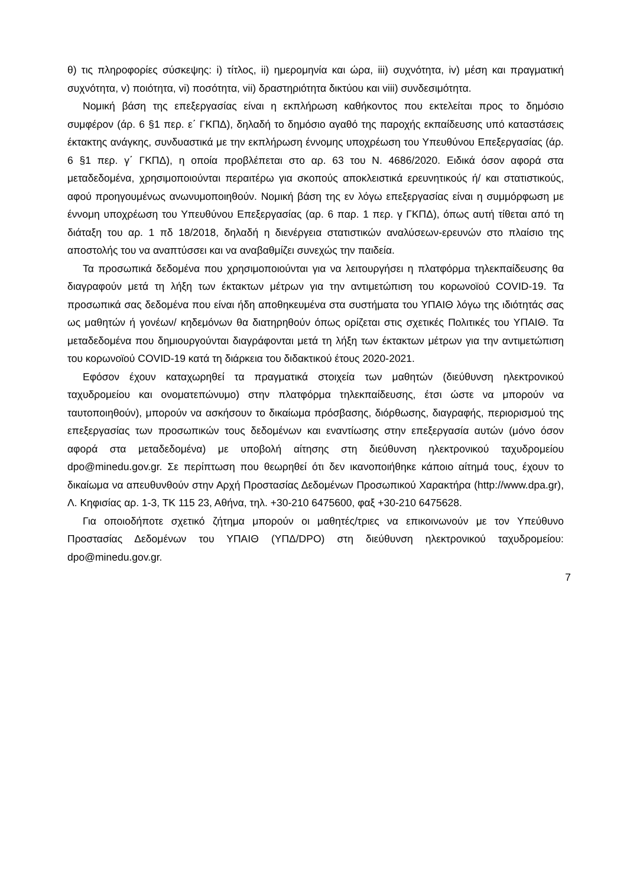θ) τις πληροφορίες σύσκεψης: i) τίτλος, ii) ημερομηνία και ώρα, iii) συχνότητα, iv) μέση και πραγματική συχνότητα, v) ποιότητα, vi) ποσότητα, vii) δραστηριότητα δικτύου και viii) συνδεσιμότητα.
Νομική βάση της επεξεργασίας είναι η εκπλήρωση καθήκοντος που εκτελείται προς το δημόσιο συμφέρον (άρ. 6 §1 περ. ε΄ ΓΚΠΔ), δηλαδή το δημόσιο αγαθό της παροχής εκπαίδευσης υπό καταστάσεις έκτακτης ανάγκης, συνδυαστικά με την εκπλήρωση έννομης υποχρέωση του Υπευθύνου Επεξεργασίας (άρ. 6 §1 περ. γ΄ ΓΚΠΔ), η οποία προβλέπεται στο αρ. 63 του Ν. 4686/2020. Ειδικά όσον αφορά στα μεταδεδομένα, χρησιμοποιούνται περαιτέρω για σκοπούς αποκλειστικά ερευνητικούς ή/ και στατιστικούς, αφού προηγουμένως ανωνυμοποιηθούν. Νομική βάση της εν λόγω επεξεργασίας είναι η συμμόρφωση με έννομη υποχρέωση του Υπευθύνου Επεξεργασίας (αρ. 6 παρ. 1 περ. γ ΓΚΠΔ), όπως αυτή τίθεται από τη διάταξη του αρ. 1 πδ 18/2018, δηλαδή η διενέργεια στατιστικών αναλύσεων-ερευνών στο πλαίσιο της αποστολής του να αναπτύσσει και να αναβαθμίζει συνεχώς την παιδεία.
Τα προσωπικά δεδομένα που χρησιμοποιούνται για να λειτουργήσει η πλατφόρμα τηλεκπαίδευσης θα διαγραφούν μετά τη λήξη των έκτακτων μέτρων για την αντιμετώπιση του κορωνοϊού COVID-19. Τα προσωπικά σας δεδομένα που είναι ήδη αποθηκευμένα στα συστήματα του ΥΠΑΙΘ λόγω της ιδιότητάς σας ως μαθητών ή γονέων/ κηδεμόνων θα διατηρηθούν όπως ορίζεται στις σχετικές Πολιτικές του ΥΠΑΙΘ. Τα μεταδεδομένα που δημιουργούνται διαγράφονται μετά τη λήξη των έκτακτων μέτρων για την αντιμετώπιση του κορωνοϊού COVID-19 κατά τη διάρκεια του διδακτικού έτους 2020-2021.
Εφόσον έχουν καταχωρηθεί τα πραγματικά στοιχεία των μαθητών (διεύθυνση ηλεκτρονικού ταχυδρομείου και ονοματεπώνυμο) στην πλατφόρμα τηλεκπαίδευσης, έτσι ώστε να μπορούν να ταυτοποιηθούν), μπορούν να ασκήσουν το δικαίωμα πρόσβασης, διόρθωσης, διαγραφής, περιορισμού της επεξεργασίας των προσωπικών τους δεδομένων και εναντίωσης στην επεξεργασία αυτών (μόνο όσον αφορά στα μεταδεδομένα) με υποβολή αίτησης στη διεύθυνση ηλεκτρονικού ταχυδρομείου dpo@minedu.gov.gr. Σε περίπτωση που θεωρηθεί ότι δεν ικανοποιήθηκε κάποιο αίτημά τους, έχουν το δικαίωμα να απευθυνθούν στην Αρχή Προστασίας Δεδομένων Προσωπικού Χαρακτήρα (http://www.dpa.gr), Λ. Κηφισίας αρ. 1-3, ΤΚ 115 23, Αθήνα, τηλ. +30-210 6475600, φαξ +30-210 6475628.
Για οποιοδήποτε σχετικό ζήτημα μπορούν οι μαθητές/τριες να επικοινωνούν με τον Υπεύθυνο Προστασίας Δεδομένων του ΥΠΑΙΘ (ΥΠΔ/DPO) στη διεύθυνση ηλεκτρονικού ταχυδρομείου: dpo@minedu.gov.gr.
7